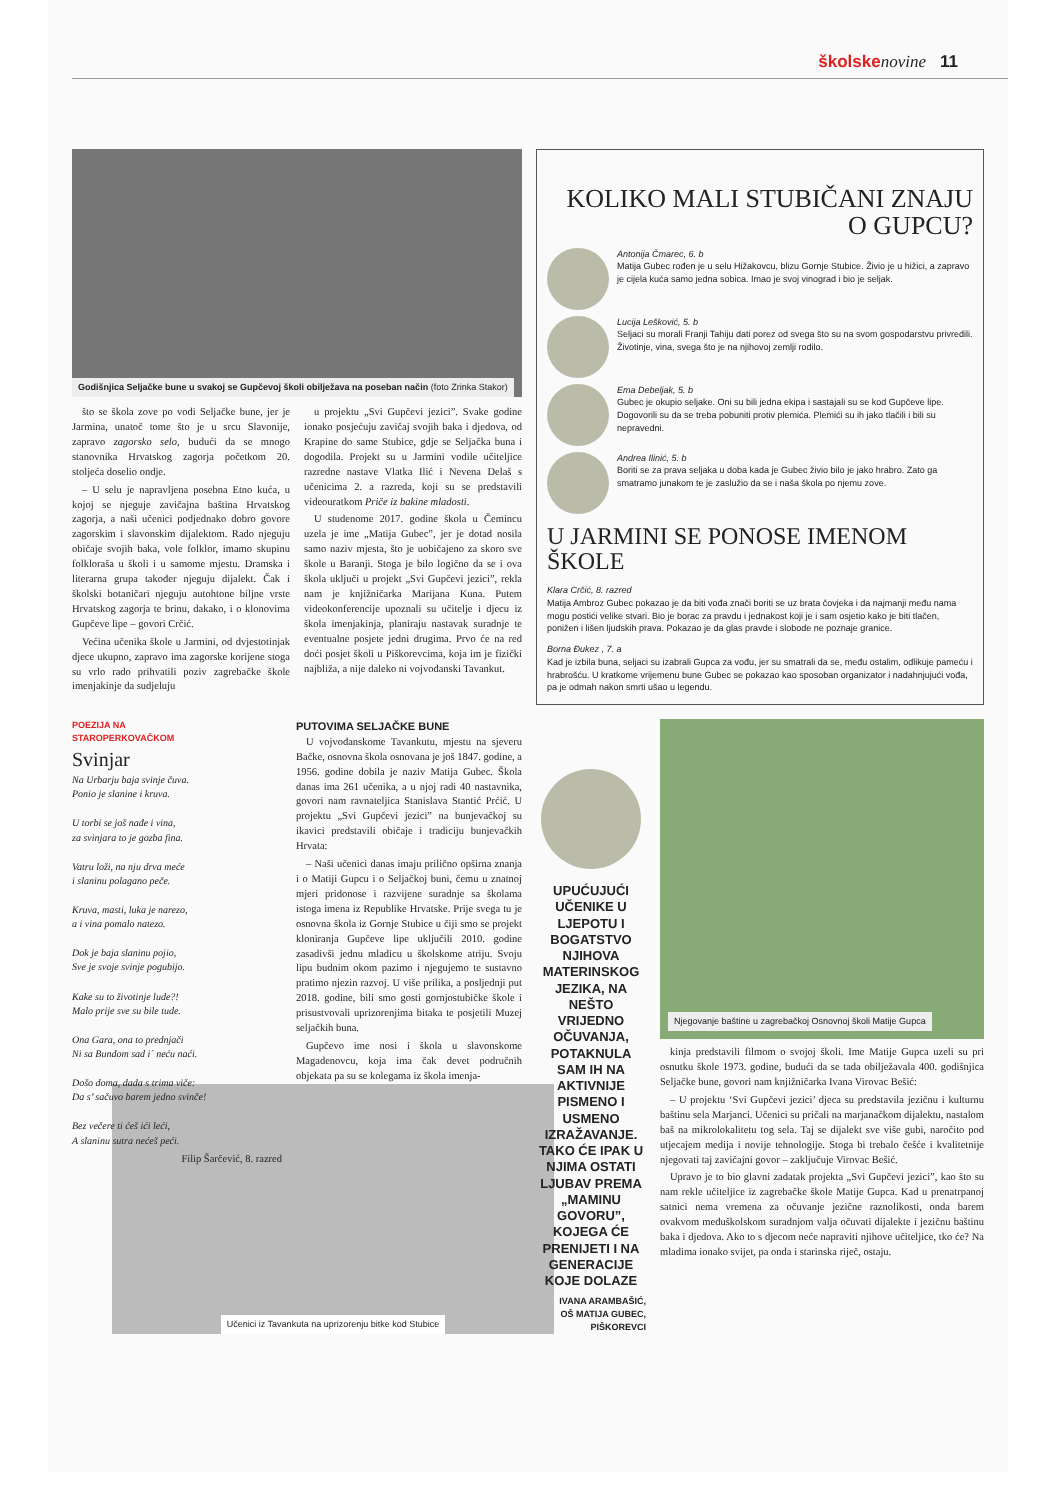školske novine 11
Godišnjica Seljačke bune u svakoj se Gupčevoj školi obilježava na poseban način (foto Zrinka Stakor)
što se škola zove po vođi Seljačke bune, jer je Jarmina, unatoč tome što je u srcu Slavonije, zapravo zagorsko selo, budući da se mnogo stanovnika Hrvatskog zagorja početkom 20. stoljeća doselio ondje.
– U selu je napravljena posebna Etno kuća, u kojoj se njeguje zavičajna baština Hrvatskog zagorja, a naši učenici podjednako dobro govore zagorskim i slavonskim dijalektom. Rado njeguju običaje svojih baka, vole folklor, imamo skupinu folkloraša u školi i u samome mjestu. Dramska i literarna grupa također njeguju dijalekt. Čak i školski botaničari njeguju autohtone biljne vrste Hrvatskog zagorja te brinu, dakako, i o klonovima Gupčeve lipe – govori Crčić.
Većina učenika škole u Jarmini, od dvjestotinjak djece ukupno, zapravo ima zagorske korijene stoga su vrlo rado prihvatili poziv zagrebačke škole imenjakinje da sudjeluju
u projektu „Svi Gupčevi jezici”. Svake godine ionako posjećuju zavičaj svojih baka i djedova, od Krapine do same Stubice, gdje se Seljačka buna i dogodila. Projekt su u Jarmini vodile učiteljice razredne nastave Vlatka Ilić i Nevena Delaš s učenicima 2. a razreda, koji su se predstavili videouratkom Priče iz bakine mladosti.
U studenome 2017. godine škola u Čemincu uzela je ime „Matija Gubec”, jer je dotad nosila samo naziv mjesta, što je uobičajeno za skoro sve škole u Baranji. Stoga je bilo logično da se i ova škola uključi u projekt „Svi Gupčevi jezici”, rekla nam je knjižničarka Marijana Kuna. Putem videokonferencije upoznali su učitelje i djecu iz škola imenjakinja, planiraju nastavak suradnje te eventualne posjete jedni drugima. Prvo će na red doći posjet školi u Piškorevcima, koja im je fizički najbliža, a nije daleko ni vojvođanski Tavankut.
KOLIKO MALI STUBIČANI ZNAJU O GUPCU?
Antonija Čmarec, 6. b
Matija Gubec rođen je u selu Hižakovcu, blizu Gornje Stubice. Živio je u hižici, a zapravo je cijela kuća samo jedna sobica. Imao je svoj vinograd i bio je seljak.
Lucija Lešković, 5. b
Seljaci su morali Franji Tahiju dati porez od svega što su na svom gospodarstvu privredili. Životinje, vina, svega što je na njihovoj zemlji rodilo.
Ema Debeljak, 5. b
Gubec je okupio seljake. Oni su bili jedna ekipa i sastajali su se kod Gupčeve lipe. Dogovorili su da se treba pobuniti protiv plemića. Plemići su ih jako tlačili i bili su nepravedni.
Andrea Ilinić, 5. b
Boriti se za prava seljaka u doba kada je Gubec živio bilo je jako hrabro. Zato ga smatramo junakom te je zaslužio da se i naša škola po njemu zove.
U JARMINI SE PONOSE IMENOM ŠKOLE
Klara Crčić, 8. razred
Matija Ambroz Gubec pokazao je da biti vođa znači boriti se uz brata čovjeka i da najmanji među nama mogu postići velike stvari. Bio je borac za pravdu i jednakost koji je i sam osjetio kako je biti tlačen, ponižen i lišen ljudskih prava. Pokazao je da glas pravde i slobode ne poznaje granice.
Borna Đukez , 7. a
Kad je izbila buna, seljaci su izabrali Gupca za vođu, jer su smatrali da se, među ostalim, odlikuje pameću i hrabrošću. U kratkome vrijemenu bune Gubec se pokazao kao sposoban organizator i nadahnjujući vođa, pa je odmah nakon smrti ušao u legendu.
POEZIJA NA
STAROPERKOVAČKOM
Svinjar
Na Urbarju baja svinje čuva.
Ponio je slanine i kruva.
U torbi se još nađe i vina,
za svinjara to je gozba fina.
Vatru loži, na nju drva meće
i slaninu polagano peče.
Kruva, masti, luka je narezo,
a i vina pomalo natezo.
Dok je baja slaninu pojio,
Sve je svoje svinje pogubijo.
Kake su to životinje lude?!
Malo prije sve su bile tude.
Ona Gara, ona to prednjači
Ni sa Bundom sad i´ neću naći.
Došo doma, dada s trima viče:
Da s’ sačuvo barem jedno svinče!
Bez večere ti ćeš ići leći,
A slaninu sutra nećeš peći.
Filip Šarčević, 8. razred
PUTOVIMA SELJAČKE BUNE
U vojvođanskome Tavankutu, mjestu na sjeveru Bačke, osnovna škola osnovana je još 1847. godine, a 1956. godine dobila je naziv Matija Gubec. Škola danas ima 261 učenika, a u njoj radi 40 nastavnika, govori nam ravnateljica Stanislava Stantić Prćić. U projektu „Svi Gupčevi jezici” na bunjevačkoj su ikavici predstavili običaje i tradiciju bunjevačkih Hrvata:
– Naši učenici danas imaju prilično opširna znanja i o Matiji Gupcu i o Seljačkoj buni, čemu u znatnoj mjeri pridonose i razvijene suradnje sa školama istoga imena iz Republike Hrvatske. Prije svega tu je osnovna škola iz Gornje Stubice u čiji smo se projekt kloniranja Gupčeve lipe uključili 2010. godine zasadivši jednu mladicu u školskome atriju. Svoju lipu budnim okom pazimo i njegujemo te sustavno pratimo njezin razvoj. U više prilika, a posljednji put 2018. godine, bili smo gosti gornjostubičke škole i prisustvovali uprizorenjima bitaka te posjetili Muzej seljačkih buna.
Gupčevo ime nosi i škola u slavonskome Magadenovcu, koja ima čak devet područnih objekata pa su se kolegama iz škola imenja-
UPUĆUJUĆI UČENIKE U LJEPOTU I BOGATSTVO NJIHOVA MATERINSKOG JEZIKA, NA NEŠTO VRIJEDNO OČUVANJA, POTAKNULA SAM IH NA AKTIVNIJE PISMENO I USMENO IZRAŽAVANJE. TAKO ĆE IPAK U NJIMA OSTATI LJUBAV PREMA „MAMINU GOVORU”, KOJEGA ĆE PRENIJETI I NA GENERACIJE KOJE DOLAZE
IVANA ARAMBAŠIĆ,
OŠ MATIJA GUBEC,
PIŠKOREVCI
Njegovanje baštine u zagrebačkoj Osnovnoj školi Matije Gupca
kinja predstavili filmom o svojoj školi. Ime Matije Gupca uzeli su pri osnutku škole 1973. godine, budući da se tada obilježavala 400. godišnjica Seljačke bune, govori nam knjižničarka Ivana Virovac Bešić:
– U projektu ‘Svi Gupčevi jezici’ djeca su predstavila jezičnu i kulturnu baštinu sela Marjanci. Učenici su pričali na marjanačkom dijalektu, nastalom baš na mikrolokalitetu tog sela. Taj se dijalekt sve više gubi, naročito pod utjecajem medija i novije tehnologije. Stoga bi trebalo češće i kvalitetnije njegovati taj zavičajni govor – zaključuje Virovac Bešić.
Upravo je to bio glavni zadatak projekta „Svi Gupčevi jezici”, kao što su nam rekle učiteljice iz zagrebačke škole Matije Gupca. Kad u prenatrpanoj satnici nema vremena za očuvanje jezične raznolikosti, onda barem ovakvom međuškolskom suradnjom valja očuvati dijalekte i jezičnu baštinu baka i djedova. Ako to s djecom neće napraviti njihove učiteljice, tko će? Na mladima ionako svijet, pa onda i starinska riječ, ostaju.
Učenici iz Tavankuta na uprizorenju bitke kod Stubice